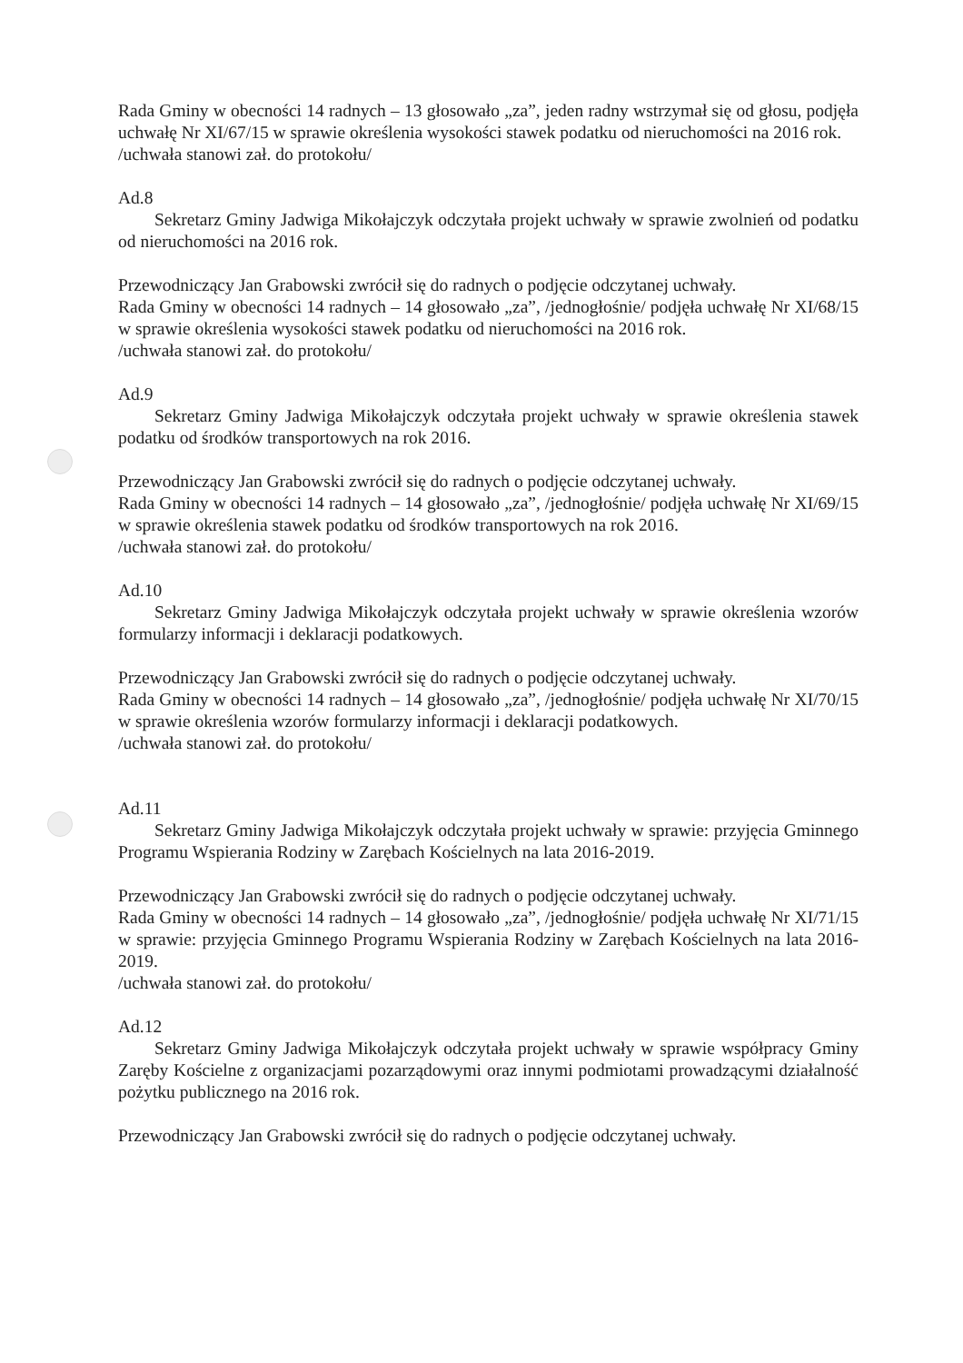Rada Gminy w obecności 14 radnych – 13 głosowało „za”, jeden radny wstrzymał się od głosu, podjęła uchwałę Nr XI/67/15 w sprawie określenia wysokości stawek podatku od nieruchomości na 2016 rok.
/uchwała stanowi zał. do protokołu/
Ad.8
Sekretarz Gminy Jadwiga Mikołajczyk odczytała projekt uchwały w sprawie zwolnień od podatku od nieruchomości na 2016 rok.
Przewodniczący Jan Grabowski zwrócił się do radnych o podjęcie odczytanej uchwały.
Rada Gminy w obecności 14 radnych – 14 głosowało „za”, /jednogłośnie/ podjęła uchwałę Nr XI/68/15 w sprawie określenia wysokości stawek podatku od nieruchomości na 2016 rok.
/uchwała stanowi zał. do protokołu/
Ad.9
Sekretarz Gminy Jadwiga Mikołajczyk odczytała projekt uchwały w sprawie określenia stawek podatku od środków transportowych na rok 2016.
Przewodniczący Jan Grabowski zwrócił się do radnych o podjęcie odczytanej uchwały.
Rada Gminy w obecności 14 radnych – 14 głosowało „za”, /jednogłośnie/ podjęła uchwałę Nr XI/69/15 w sprawie określenia stawek podatku od środków transportowych na rok 2016.
/uchwała stanowi zał. do protokołu/
Ad.10
Sekretarz Gminy Jadwiga Mikołajczyk odczytała projekt uchwały w sprawie określenia wzorów formularzy informacji i deklaracji podatkowych.
Przewodniczący Jan Grabowski zwrócił się do radnych o podjęcie odczytanej uchwały.
Rada Gminy w obecności 14 radnych – 14 głosowało „za”, /jednogłośnie/ podjęła uchwałę Nr XI/70/15 w sprawie określenia wzorów formularzy informacji i deklaracji podatkowych.
/uchwała stanowi zał. do protokołu/
Ad.11
Sekretarz Gminy Jadwiga Mikołajczyk odczytała projekt uchwały w sprawie: przyjęcia Gminnego Programu Wspierania Rodziny w Zarębach Kościelnych na lata 2016-2019.
Przewodniczący Jan Grabowski zwrócił się do radnych o podjęcie odczytanej uchwały.
Rada Gminy w obecności 14 radnych – 14 głosowało „za”, /jednogłośnie/ podjęła uchwałę Nr XI/71/15 w sprawie: przyjęcia Gminnego Programu Wspierania Rodziny w Zarębach Kościelnych na lata 2016-2019.
/uchwała stanowi zał. do protokołu/
Ad.12
Sekretarz Gminy Jadwiga Mikołajczyk odczytała projekt uchwały w sprawie współpracy Gminy Zaręby Kościelne z organizacjami pozarządowymi oraz innymi podmiotami prowadzącymi działalność pożytku publicznego na 2016 rok.
Przewodniczący Jan Grabowski zwrócił się do radnych o podjęcie odczytanej uchwały.